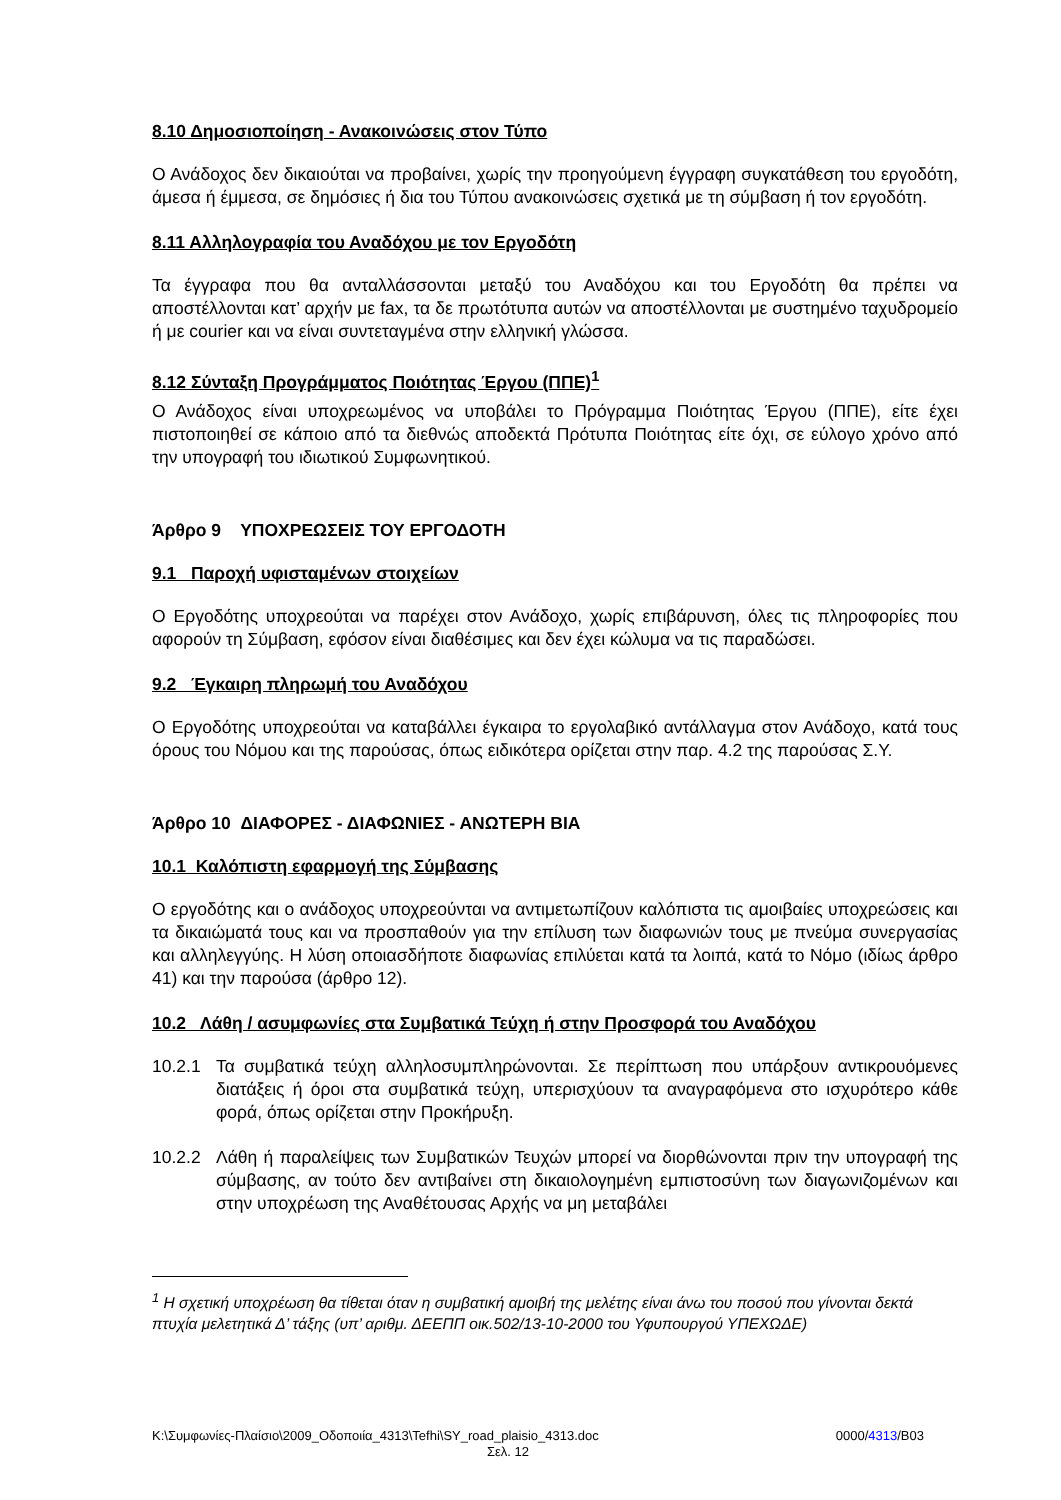8.10 Δημοσιοποίηση - Ανακοινώσεις στον Τύπο
Ο Ανάδοχος δεν δικαιούται να προβαίνει, χωρίς την προηγούμενη έγγραφη συγκατάθεση του εργοδότη, άμεσα ή έμμεσα, σε δημόσιες ή δια του Τύπου ανακοινώσεις σχετικά με τη σύμβαση ή τον εργοδότη.
8.11 Αλληλογραφία του Αναδόχου με τον Εργοδότη
Τα έγγραφα που θα ανταλλάσσονται μεταξύ του Αναδόχου και του Εργοδότη θα πρέπει να αποστέλλονται κατ’ αρχήν με fax, τα δε πρωτότυπα αυτών να αποστέλλονται με συστημένο ταχυδρομείο ή με courier και να είναι συντεταγμένα στην ελληνική γλώσσα.
8.12 Σύνταξη Προγράμματος Ποιότητας Έργου (ΠΠΕ)<sup>1</sup>
Ο Ανάδοχος είναι υποχρεωμένος να υποβάλει το Πρόγραμμα Ποιότητας Έργου (ΠΠΕ), είτε έχει πιστοποιηθεί σε κάποιο από τα διεθνώς αποδεκτά Πρότυπα Ποιότητας είτε όχι, σε εύλογο χρόνο από την υπογραφή του ιδιωτικού Συμφωνητικού.
Άρθρο 9 ΥΠΟΧΡΕΩΣΕΙΣ ΤΟΥ ΕΡΓΟΔΟΤΗ
9.1 Παροχή υφισταμένων στοιχείων
Ο Εργοδότης υποχρεούται να παρέχει στον Ανάδοχο, χωρίς επιβάρυνση, όλες τις πληροφορίες που αφορούν τη Σύμβαση, εφόσον είναι διαθέσιμες και δεν έχει κώλυμα να τις παραδώσει.
9.2 Έγκαιρη πληρωμή του Αναδόχου
Ο Εργοδότης υποχρεούται να καταβάλλει έγκαιρα το εργολαβικό αντάλλαγμα στον Ανάδοχο, κατά τους όρους του Νόμου και της παρούσας, όπως ειδικότερα ορίζεται στην παρ. 4.2 της παρούσας Σ.Υ.
Άρθρο 10 ΔΙΑΦΟΡΕΣ - ΔΙΑΦΩΝΙΕΣ - ΑΝΩΤΕΡΗ ΒΙΑ
10.1 Καλόπιστη εφαρμογή της Σύμβασης
Ο εργοδότης και ο ανάδοχος υποχρεούνται να αντιμετωπίζουν καλόπιστα τις αμοιβαίες υποχρεώσεις και τα δικαιώματά τους και να προσπαθούν για την επίλυση των διαφωνιών τους με πνεύμα συνεργασίας και αλληλεγγύης. Η λύση οποιασδήποτε διαφωνίας επιλύεται κατά τα λοιπά, κατά το Νόμο (ιδίως άρθρο 41) και την παρούσα (άρθρο 12).
10.2 Λάθη / ασυμφωνίες στα Συμβατικά Τεύχη ή στην Προσφορά του Αναδόχου
10.2.1 Τα συμβατικά τεύχη αλληλοσυμπληρώνονται. Σε περίπτωση που υπάρξουν αντικρουόμενες διατάξεις ή όροι στα συμβατικά τεύχη, υπερισχύουν τα αναγραφόμενα στο ισχυρότερο κάθε φορά, όπως ορίζεται στην Προκήρυξη.
10.2.2 Λάθη ή παραλείψεις των Συμβατικών Τευχών μπορεί να διορθώνονται πριν την υπογραφή της σύμβασης, αν τούτο δεν αντιβαίνει στη δικαιολογημένη εμπιστοσύνη των διαγωνιζομένων και στην υποχρέωση της Αναθέτουσας Αρχής να μη μεταβάλει
<sup>1</sup> Η σχετική υποχρέωση θα τίθεται όταν η συμβατική αμοιβή της μελέτης είναι άνω του ποσού που γίνονται δεκτά πτυχία μελετητικά Δ’ τάξης (υπ’ αριθμ. ΔΕΕΠΠ οικ.502/13-10-2000 του Υφυπουργού ΥΠΕΧΩΔΕ)
K:\Συμφωνίες-Πλαίσιο\2009_Οδοποιία_4313\Tefhi\SY_road_plaisio_4313.doc 0000/4313/B03
Σελ. 12